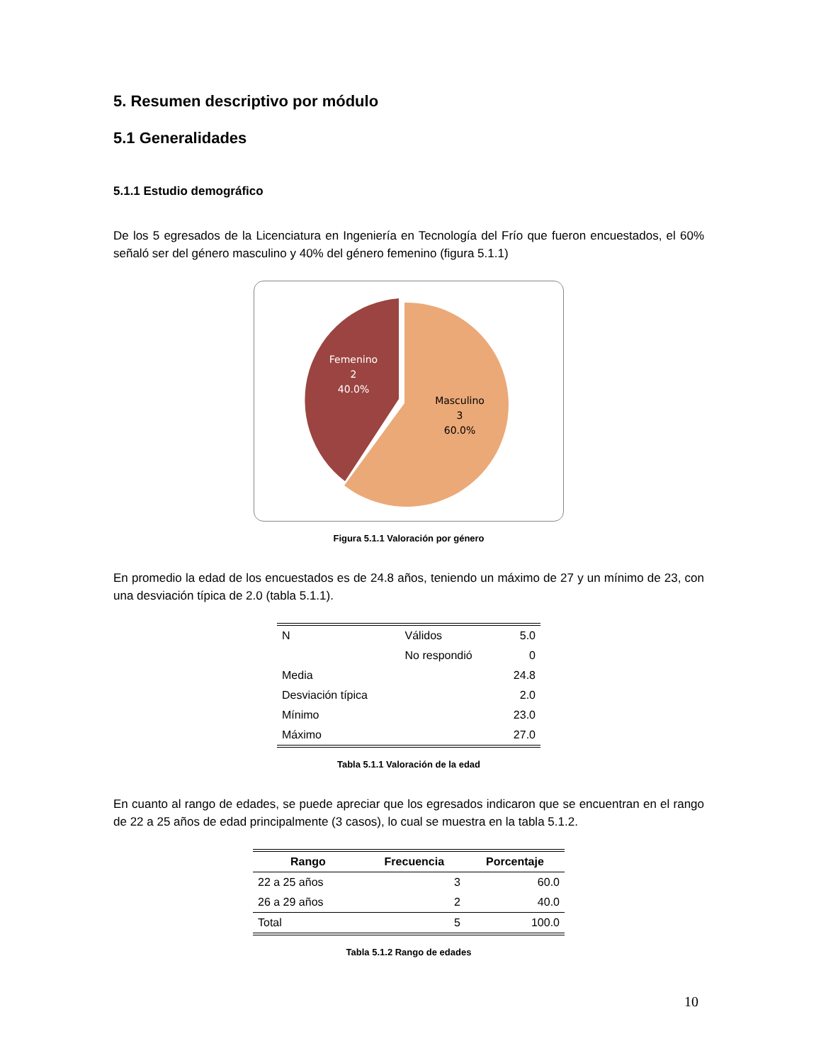5. Resumen descriptivo por módulo
5.1 Generalidades
5.1.1 Estudio demográfico
De los 5 egresados de la Licenciatura en Ingeniería en Tecnología del Frío que fueron encuestados, el 60% señaló ser del género masculino y 40% del género femenino (figura 5.1.1)
Femenino
2
40.0%
Masculino
3
60.0%
Figura 5.1.1 Valoración por género
En promedio la edad de los encuestados es de 24.8 años, teniendo un máximo de 27 y un mínimo de 23, con una desviación típica de 2.0 (tabla 5.1.1).
| N | Válidos | 5.0 |
| | No respondió | 0 |
| Media | | 24.8 |
| Desviación típica | | 2.0 |
| Mínimo | | 23.0 |
| Máximo | | 27.0 |
Tabla 5.1.1 Valoración de la edad
En cuanto al rango de edades, se puede apreciar que los egresados indicaron que se encuentran en el rango de 22 a 25 años de edad principalmente (3 casos), lo cual se muestra en la tabla 5.1.2.
| Rango | Frecuencia | Porcentaje |
| --- | --- | --- |
| 22 a 25 años | 3 | 60.0 |
| 26 a 29 años | 2 | 40.0 |
| Total | 5 | 100.0 |
Tabla 5.1.2 Rango de edades
10